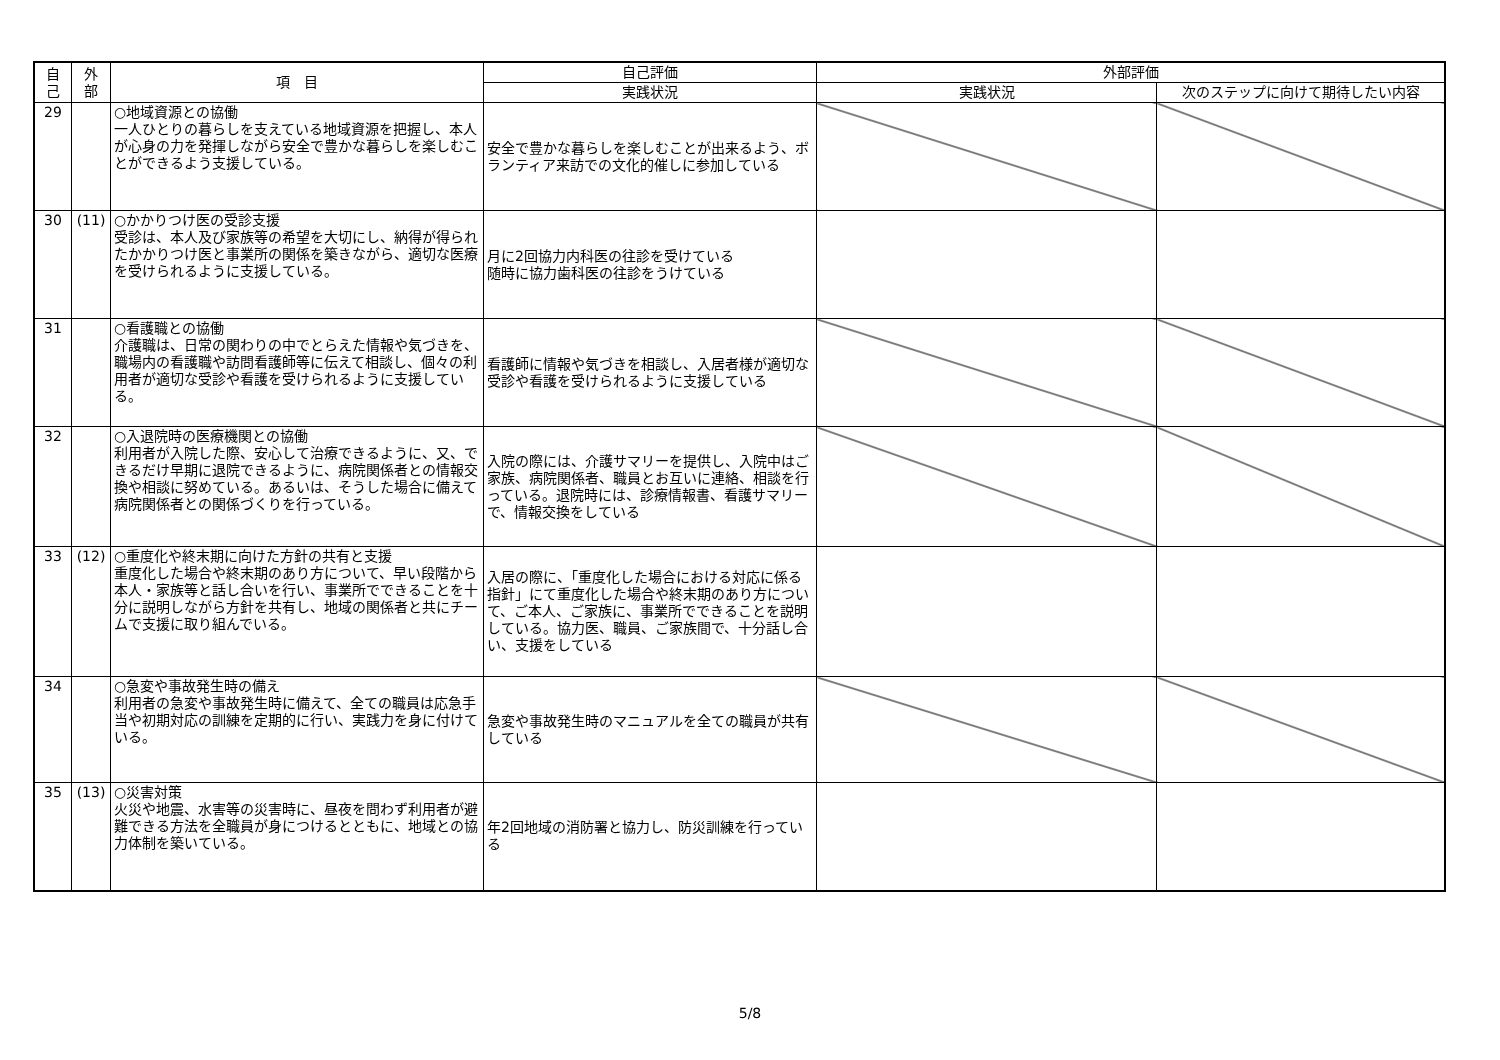| 自 己 | 外 部 | 項 目 | 自己評価 | 外部評価 | |
| --- | --- | --- | --- | --- | --- |
| | | | 実践状況 | 実践状況 | 次のステップに向けて期待したい内容 |
| 29 | | ○地域資源との協働 一人ひとりの暮らしを支えている地域資源を把握し、本人が心身の力を発揮しながら安全で豊かな暮らしを楽しむことができるよう支援している。 | 安全で豊かな暮らしを楽しむことが出来るよう、ボランティア来訪での文化的催しに参加している | | |
| 30 | (11) | ○かかりつけ医の受診支援 受診は、本人及び家族等の希望を大切にし、納得が得られたかかりつけ医と事業所の関係を築きながら、適切な医療を受けられるように支援している。 | 月に2回協力内科医の往診を受けている 随時に協力歯科医の往診をうけている | | |
| 31 | | ○看護職との協働 介護職は、日常の関わりの中でとらえた情報や気づきを、職場内の看護職や訪問看護師等に伝えて相談し、個々の利用者が適切な受診や看護を受けられるように支援している。 | 看護師に情報や気づきを相談し、入居者様が適切な受診や看護を受けられるように支援している | | |
| 32 | | ○入退院時の医療機関との協働 利用者が入院した際、安心して治療できるように、又、できるだけ早期に退院できるように、病院関係者との情報交換や相談に努めている。あるいは、そうした場合に備えて病院関係者との関係づくりを行っている。 | 入院の際には、介護サマリーを提供し、入院中はご家族、病院関係者、職員とお互いに連絡、相談を行っている。退院時には、診療情報書、看護サマリーで、情報交換をしている | | |
| 33 | (12) | ○重度化や終末期に向けた方針の共有と支援 重度化した場合や終末期のあり方について、早い段階から本人・家族等と話し合いを行い、事業所でできることを十分に説明しながら方針を共有し、地域の関係者と共にチームで支援に取り組んでいる。 | 入居の際に、「重度化した場合における対応に係る指針」にて重度化した場合や終末期のあり方について、ご本人、ご家族に、事業所でできることを説明している。協力医、職員、ご家族間で、十分話し合い、支援をしている | | |
| 34 | | ○急変や事故発生時の備え 利用者の急変や事故発生時に備えて、全ての職員は応急手当や初期対応の訓練を定期的に行い、実践力を身に付けている。 | 急変や事故発生時のマニュアルを全ての職員が共有している | | |
| 35 | (13) | ○災害対策 火災や地震、水害等の災害時に、昼夜を問わず利用者が避難できる方法を全職員が身につけるとともに、地域との協力体制を築いている。 | 年2回地域の消防署と協力し、防災訓練を行っている | | |
5/8